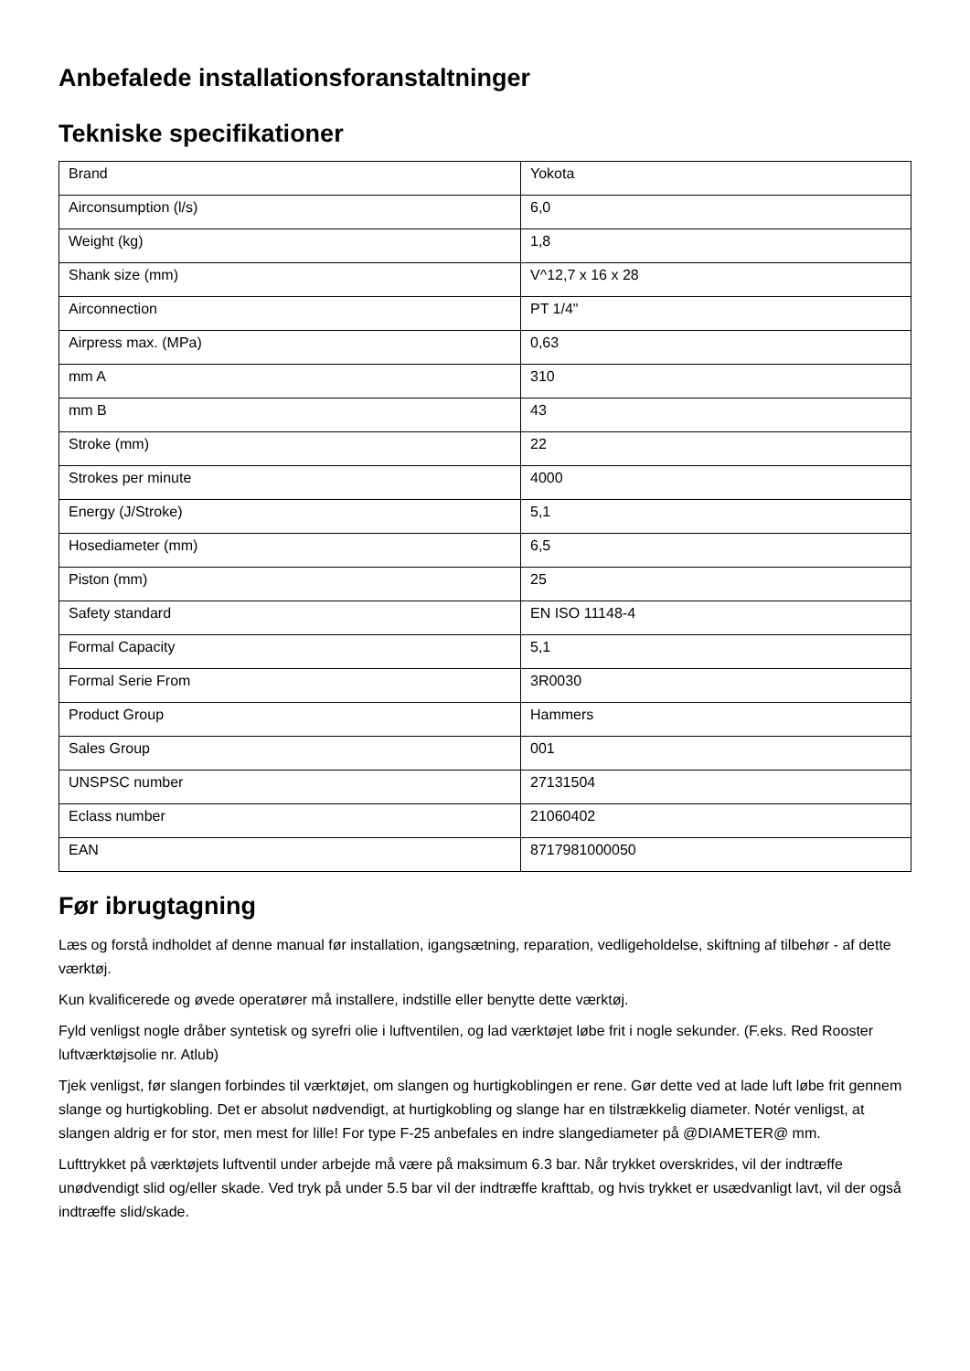Anbefalede installationsforanstaltninger
Tekniske specifikationer
| Brand | Yokota |
| Airconsumption (l/s) | 6,0 |
| Weight (kg) | 1,8 |
| Shank size (mm) | V^12,7 x 16 x 28 |
| Airconnection | PT 1/4" |
| Airpress max. (MPa) | 0,63 |
| mm A | 310 |
| mm B | 43 |
| Stroke (mm) | 22 |
| Strokes per minute | 4000 |
| Energy (J/Stroke) | 5,1 |
| Hosediameter (mm) | 6,5 |
| Piston (mm) | 25 |
| Safety standard | EN ISO 11148-4 |
| Formal Capacity | 5,1 |
| Formal Serie From | 3R0030 |
| Product Group | Hammers |
| Sales Group | 001 |
| UNSPSC number | 27131504 |
| Eclass number | 21060402 |
| EAN | 8717981000050 |
Før ibrugtagning
Læs og forstå indholdet af denne manual før installation, igangsætning, reparation, vedligeholdelse, skiftning af tilbehør - af dette værktøj.
Kun kvalificerede og øvede operatører må installere, indstille eller benytte dette værktøj.
Fyld venligst nogle dråber syntetisk og syrefri olie i luftventilen, og lad værktøjet løbe frit i nogle sekunder. (F.eks. Red Rooster luftværktøjsolie nr. Atlub)
Tjek venligst, før slangen forbindes til værktøjet, om slangen og hurtigkoblingen er rene. Gør dette ved at lade luft løbe frit gennem slange og hurtigkobling. Det er absolut nødvendigt, at hurtigkobling og slange har en tilstrækkelig diameter. Notér venligst, at slangen aldrig er for stor, men mest for lille! For type F-25 anbefales en indre slangediameter på @DIAMETER@ mm.
Lufttrykket på værktøjets luftventil under arbejde må være på maksimum 6.3 bar. Når trykket overskrides, vil der indtræffe unødvendigt slid og/eller skade. Ved tryk på under 5.5 bar vil der indtræffe krafttab, og hvis trykket er usædvanligt lavt, vil der også indtræffe slid/skade.